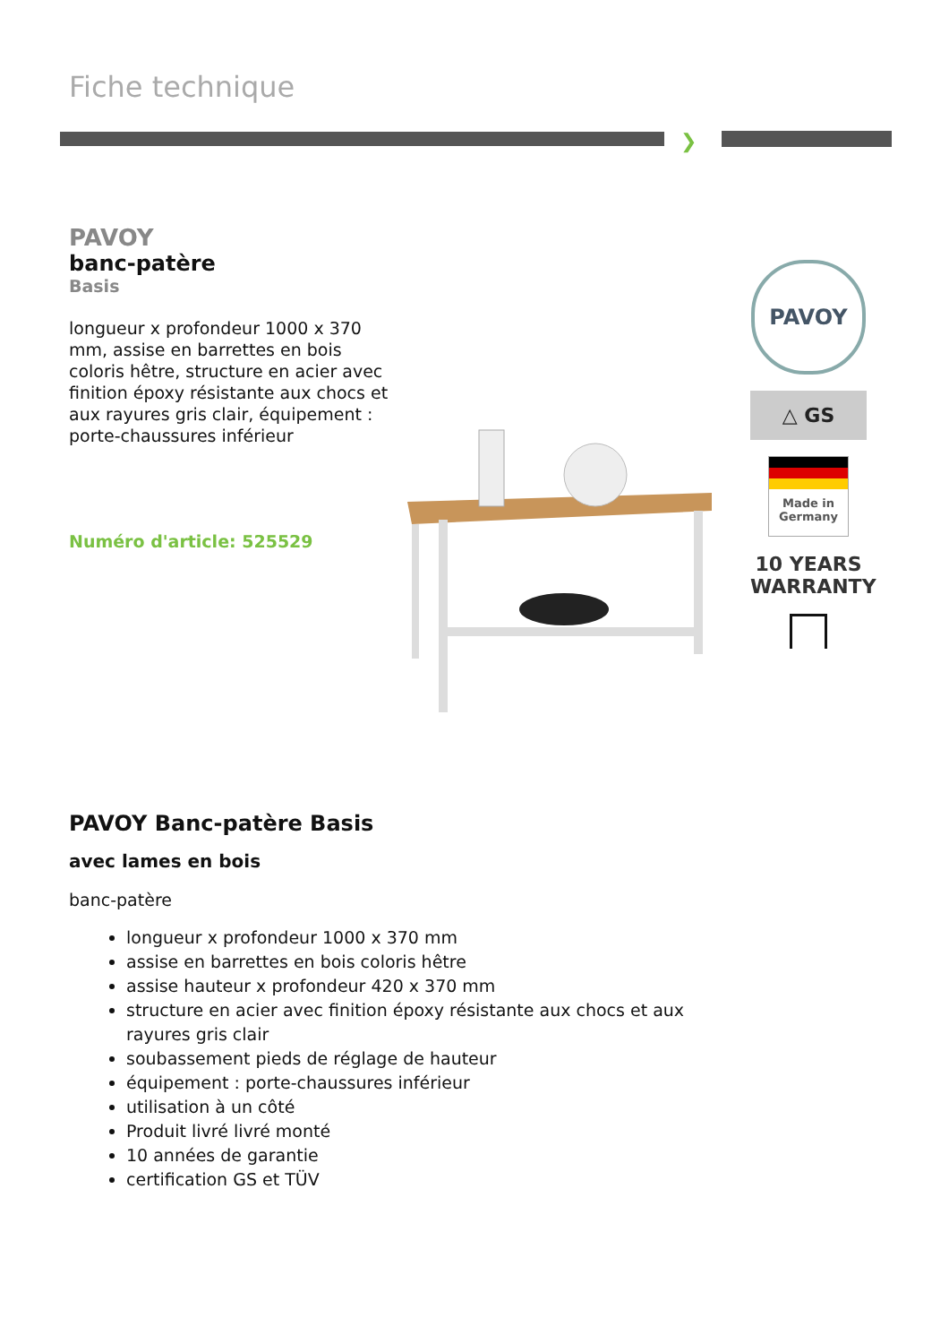Fiche technique
❯
PAVOY
banc-patère
Basis
longueur x profondeur 1000 x 370 mm, assise en barrettes en bois coloris hêtre, structure en acier avec finition époxy résistante aux chocs et aux rayures gris clair, équipement : porte-chaussures inférieur
Numéro d'article: 525529
PAVOY
△ GS
Made in Germany
10 YEARS WARRANTY
PAVOY Banc-patère Basis
avec lames en bois
banc-patère
longueur x profondeur 1000 x 370 mm
assise en barrettes en bois coloris hêtre
assise hauteur x profondeur 420 x 370 mm
structure en acier avec finition époxy résistante aux chocs et aux rayures gris clair
soubassement pieds de réglage de hauteur
équipement : porte-chaussures inférieur
utilisation à un côté
Produit livré livré monté
10 années de garantie
certification GS et TÜV